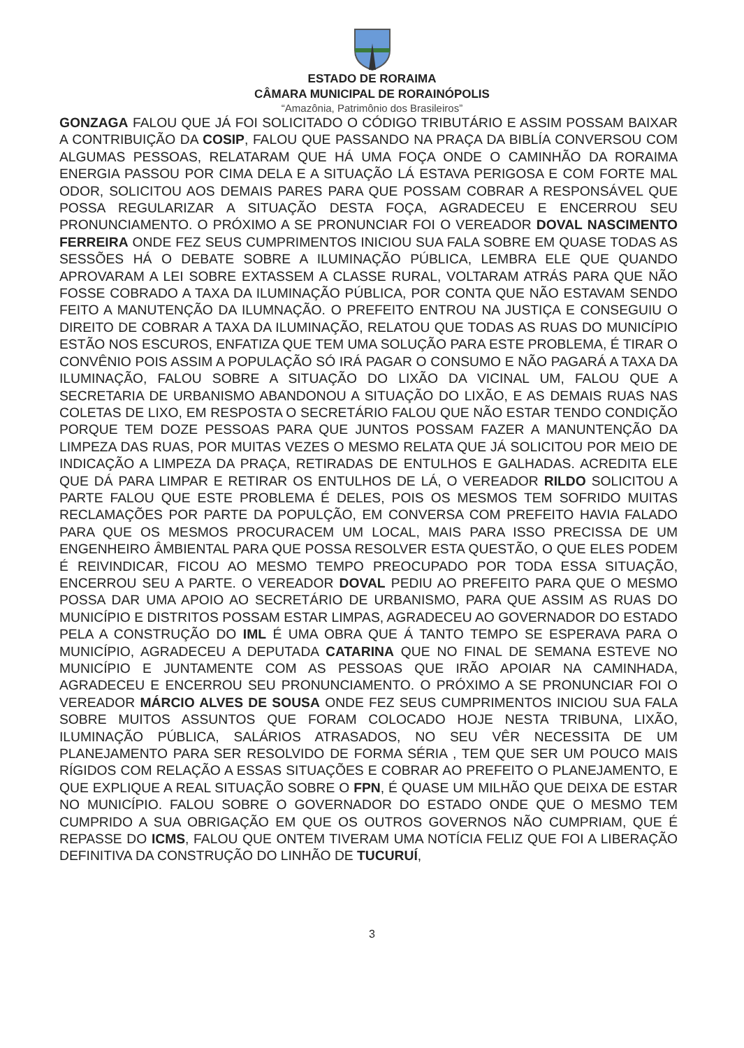ESTADO DE RORAIMA
CÂMARA MUNICIPAL DE RORAINÓPOLIS
“Amazônia, Patrimônio dos Brasileiros”
GONZAGA FALOU QUE JÁ FOI SOLICITADO O CÓDIGO TRIBUTÁRIO E ASSIM POSSAM BAIXAR A CONTRIBUIÇÃO DA COSIP, FALOU QUE PASSANDO NA PRAÇA DA BIBLÍA CONVERSOU COM ALGUMAS PESSOAS, RELATARAM QUE HÁ UMA FOÇA ONDE O CAMINHÃO DA RORAIMA ENERGIA PASSOU POR CIMA DELA E A SITUAÇÃO LÁ ESTAVA PERIGOSA E COM FORTE MAL ODOR, SOLICITOU AOS DEMAIS PARES PARA QUE POSSAM COBRAR A RESPONSÁVEL QUE POSSA REGULARIZAR A SITUAÇÃO DESTA FOÇA, AGRADECEU E ENCERROU SEU PRONUNCIAMENTO. O PRÓXIMO A SE PRONUNCIAR FOI O VEREADOR DOVAL NASCIMENTO FERREIRA ONDE FEZ SEUS CUMPRIMENTOS INICIOU SUA FALA SOBRE EM QUASE TODAS AS SESSÕES HÁ O DEBATE SOBRE A ILUMINAÇÃO PÚBLICA, LEMBRA ELE QUE QUANDO APROVARAM A LEI SOBRE EXTASSEM A CLASSE RURAL, VOLTARAM ATRÁS PARA QUE NÃO FOSSE COBRADO A TAXA DA ILUMINAÇÃO PÚBLICA, POR CONTA QUE NÃO ESTAVAM SENDO FEITO A MANUTENÇÃO DA ILUMNAÇÃO. O PREFEITO ENTROU NA JUSTIÇA E CONSEGUIU O DIREITO DE COBRAR A TAXA DA ILUMINAÇÃO, RELATOU QUE TODAS AS RUAS DO MUNICÍPIO ESTÃO NOS ESCUROS, ENFATIZA QUE TEM UMA SOLUÇÃO PARA ESTE PROBLEMA, É TIRAR O CONVÊNIO POIS ASSIM A POPULAÇÃO SÓ IRÁ PAGAR O CONSUMO E NÃO PAGARÁ A TAXA DA ILUMINAÇÃO, FALOU SOBRE A SITUAÇÃO DO LIXÃO DA VICINAL UM, FALOU QUE A SECRETARIA DE URBANISMO ABANDONOU A SITUAÇÃO DO LIXÃO, E AS DEMAIS RUAS NAS COLETAS DE LIXO, EM RESPOSTA O SECRETÁRIO FALOU QUE NÃO ESTAR TENDO CONDIÇÃO PORQUE TEM DOZE PESSOAS PARA QUE JUNTOS POSSAM FAZER A MANUNTENÇÃO DA LIMPEZA DAS RUAS, POR MUITAS VEZES O MESMO RELATA QUE JÁ SOLICITOU POR MEIO DE INDICAÇÃO A LIMPEZA DA PRAÇA, RETIRADAS DE ENTULHOS E GALHADAS. ACREDITA ELE QUE DÁ PARA LIMPAR E RETIRAR OS ENTULHOS DE LÁ, O VEREADOR RILDO SOLICITOU A PARTE FALOU QUE ESTE PROBLEMA É DELES, POIS OS MESMOS TEM SOFRIDO MUITAS RECLAMAÇÕES POR PARTE DA POPULÇÃO, EM CONVERSA COM PREFEITO HAVIA FALADO PARA QUE OS MESMOS PROCURACEM UM LOCAL, MAIS PARA ISSO PRECISSA DE UM ENGENHEIRO ÂMBIENTAL PARA QUE POSSA RESOLVER ESTA QUESTÃO, O QUE ELES PODEM É REIVINDICAR, FICOU AO MESMO TEMPO PREOCUPADO POR TODA ESSA SITUAÇÃO, ENCERROU SEU A PARTE. O VEREADOR DOVAL PEDIU AO PREFEITO PARA QUE O MESMO POSSA DAR UMA APOIO AO SECRETÁRIO DE URBANISMO, PARA QUE ASSIM AS RUAS DO MUNICÍPIO E DISTRITOS POSSAM ESTAR LIMPAS, AGRADECEU AO GOVERNADOR DO ESTADO PELA A CONSTRUÇÃO DO IML É UMA OBRA QUE Á TANTO TEMPO SE ESPERAVA PARA O MUNICÍPIO, AGRADECEU A DEPUTADA CATARINA QUE NO FINAL DE SEMANA ESTEVE NO MUNICÍPIO E JUNTAMENTE COM AS PESSOAS QUE IRÃO APOIAR NA CAMINHADA, AGRADECEU E ENCERROU SEU PRONUNCIAMENTO. O PRÓXIMO A SE PRONUNCIAR FOI O VEREADOR MÁRCIO ALVES DE SOUSA ONDE FEZ SEUS CUMPRIMENTOS INICIOU SUA FALA SOBRE MUITOS ASSUNTOS QUE FORAM COLOCADO HOJE NESTA TRIBUNA, LIXÃO, ILUMINAÇÃO PÚBLICA, SALÁRIOS ATRASADOS, NO SEU VÊR NECESSITA DE UM PLANEJAMENTO PARA SER RESOLVIDO DE FORMA SÉRIA , TEM QUE SER UM POUCO MAIS RÍGIDOS COM RELAÇÃO A ESSAS SITUAÇÕES E COBRAR AO PREFEITO O PLANEJAMENTO, E QUE EXPLIQUE A REAL SITUAÇÃO SOBRE O FPN, É QUASE UM MILHÃO QUE DEIXA DE ESTAR NO MUNICÍPIO. FALOU SOBRE O GOVERNADOR DO ESTADO ONDE QUE O MESMO TEM CUMPRIDO A SUA OBRIGAÇÃO EM QUE OS OUTROS GOVERNOS NÃO CUMPRIAM, QUE É REPASSE DO ICMS, FALOU QUE ONTEM TIVERAM UMA NOTÍCIA FELIZ QUE FOI A LIBERAÇÃO DEFINITIVA DA CONSTRUÇÃO DO LINHÃO DE TUCURUÍ,
3